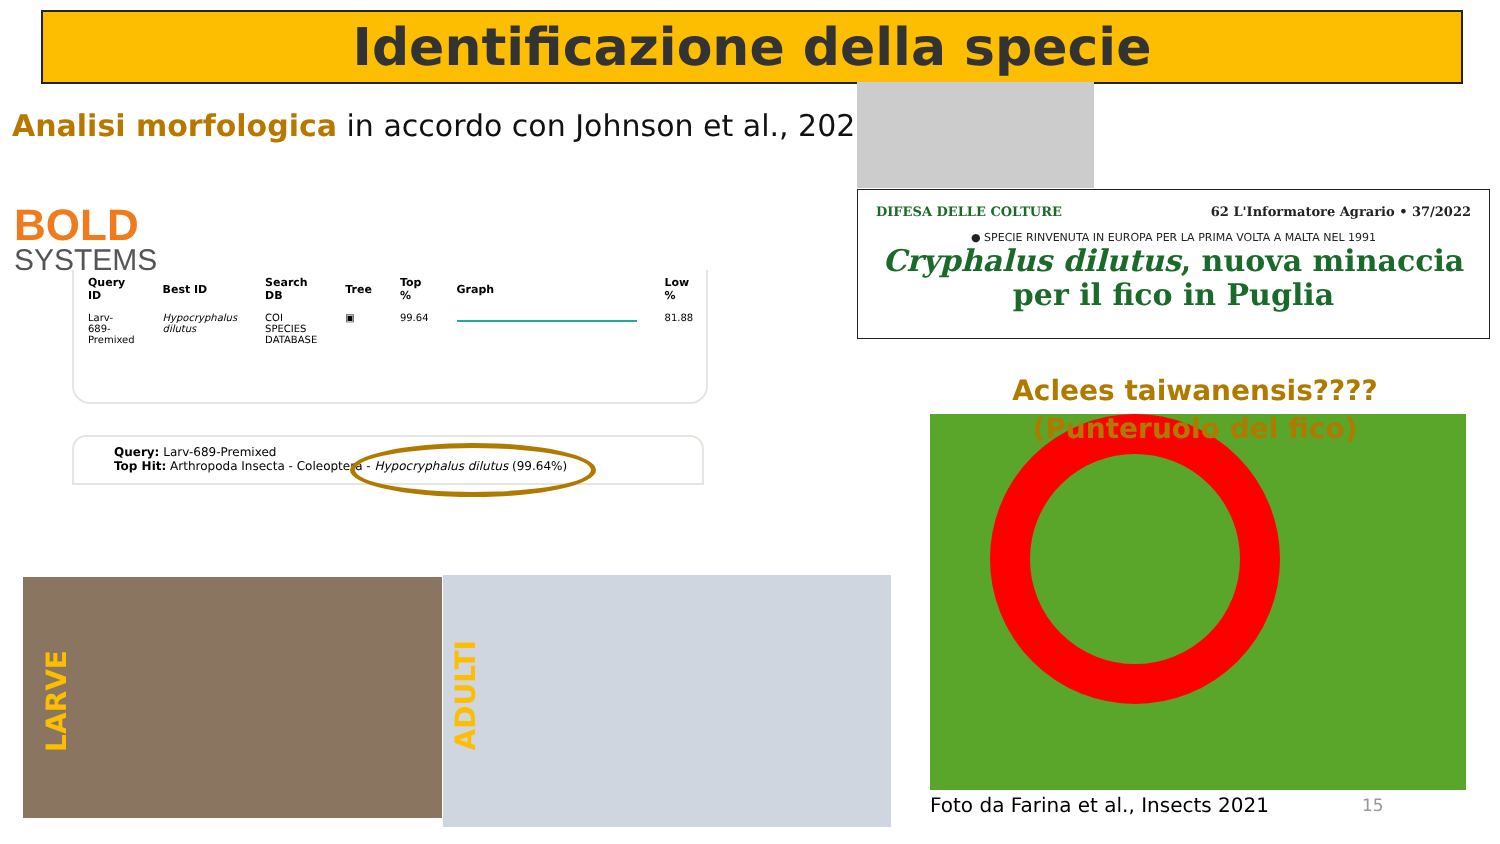Identificazione della specie
Analisi morfologica in accordo con Johnson et al., 2020
BOLD
SYSTEMS
| Query ID | Best ID | Search DB | Tree | Top % | Graph | Low % |
| --- | --- | --- | --- | --- | --- | --- |
| Larv-689-Premixed | Hypocryphalus dilutus | COI SPECIES DATABASE | ▣ | 99.64 | | 81.88 |
Query: Larv-689-Premixed
Top Hit: Arthropoda Insecta - Coleoptera - Hypocryphalus dilutus (99.64%)
DIFESA DELLE COLTURE 62 L'Informatore Agrario • 37/2022
● SPECIE RINVENUTA IN EUROPA PER LA PRIMA VOLTA A MALTA NEL 1991
Cryphalus dilutus, nuova minaccia per il fico in Puglia
Aclees taiwanensis????
(Punteruolo del fico)
Foto da Farina et al., Insects 2021
15
LARVE
ADULTI